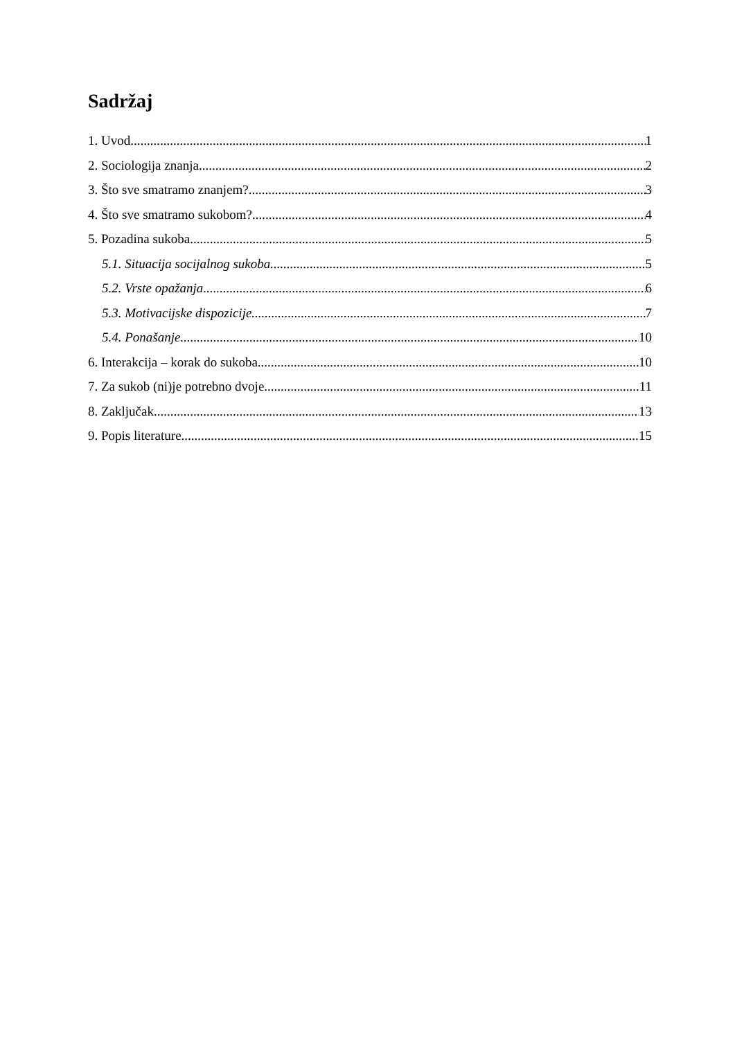Sadržaj
1. Uvod 1
2. Sociologija znanja 2
3. Što sve smatramo znanjem? 3
4. Što sve smatramo sukobom? 4
5. Pozadina sukoba 5
5.1. Situacija socijalnog sukoba 5
5.2. Vrste opažanja 6
5.3. Motivacijske dispozicije 7
5.4. Ponašanje 10
6. Interakcija – korak do sukoba 10
7. Za sukob (ni)je potrebno dvoje 11
8. Zaključak 13
9. Popis literature 15